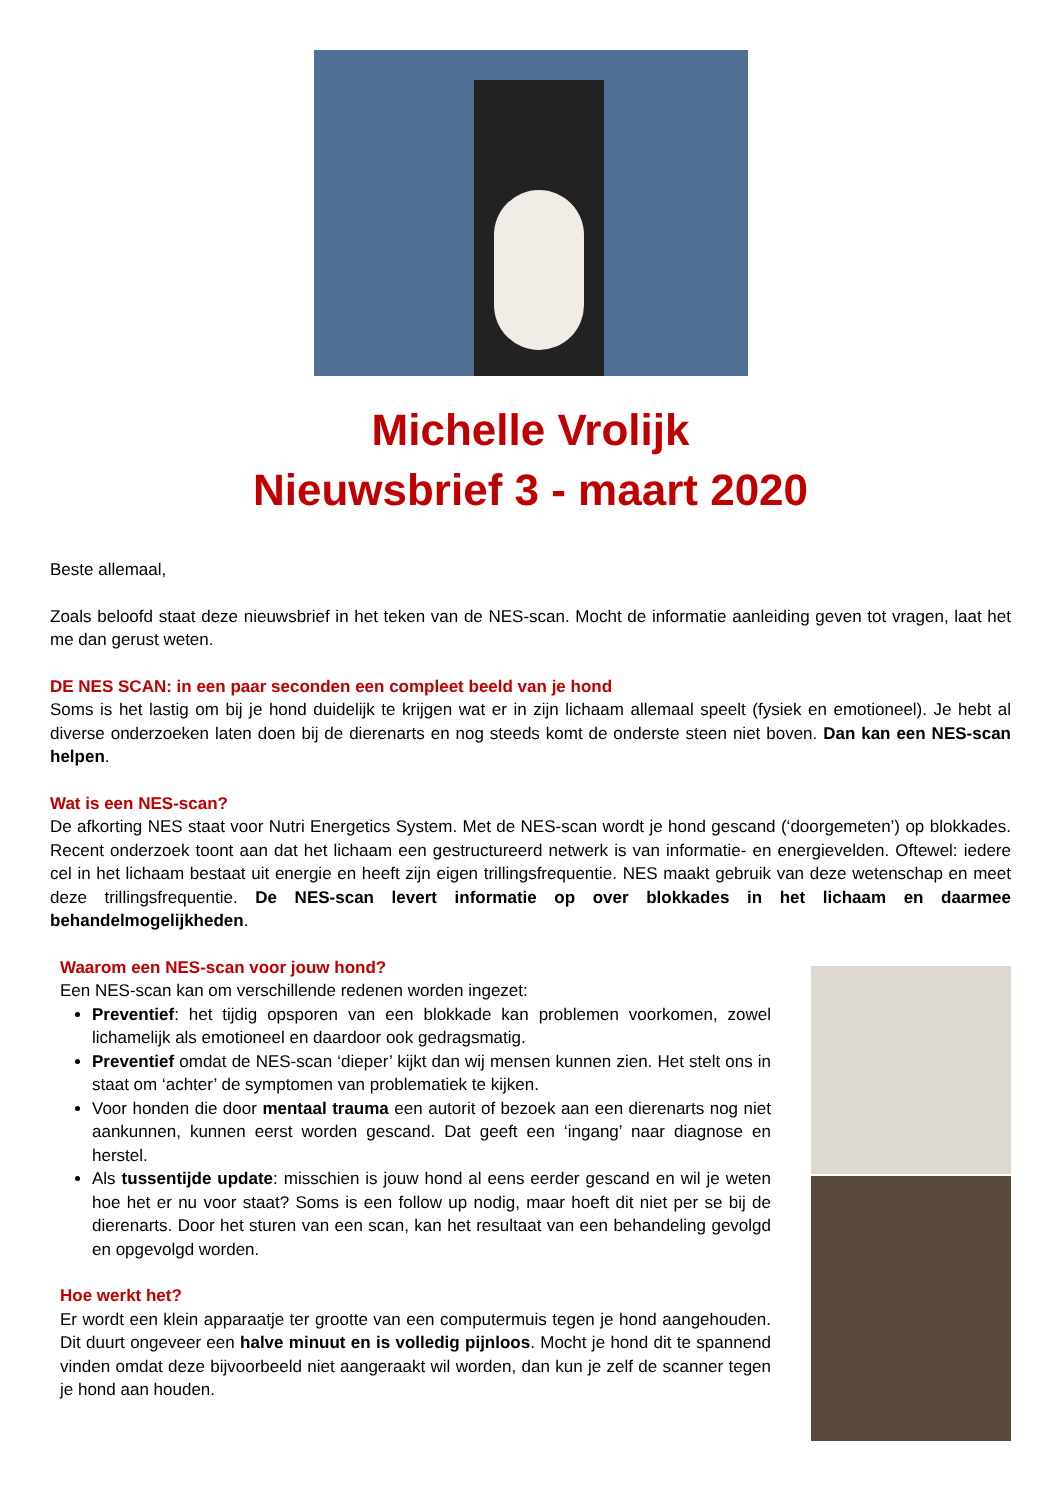Michelle Vrolijk
Nieuwsbrief 3 - maart 2020
Beste allemaal,
Zoals beloofd staat deze nieuwsbrief in het teken van de NES-scan. Mocht de informatie aanleiding geven tot vragen, laat het me dan gerust weten.
DE NES SCAN: in een paar seconden een compleet beeld van je hond
Soms is het lastig om bij je hond duidelijk te krijgen wat er in zijn lichaam allemaal speelt (fysiek en emotioneel). Je hebt al diverse onderzoeken laten doen bij de dierenarts en nog steeds komt de onderste steen niet boven. Dan kan een NES-scan helpen.
Wat is een NES-scan?
De afkorting NES staat voor Nutri Energetics System. Met de NES-scan wordt je hond gescand (‘doorgemeten’) op blokkades. Recent onderzoek toont aan dat het lichaam een gestructureerd netwerk is van informatie- en energievelden. Oftewel: iedere cel in het lichaam bestaat uit energie en heeft zijn eigen trillingsfrequentie. NES maakt gebruik van deze wetenschap en meet deze trillingsfrequentie. De NES-scan levert informatie op over blokkades in het lichaam en daarmee behandelmogelijkheden.
Waarom een NES-scan voor jouw hond?
Een NES-scan kan om verschillende redenen worden ingezet:
Preventief: het tijdig opsporen van een blokkade kan problemen voorkomen, zowel lichamelijk als emotioneel en daardoor ook gedragsmatig.
Preventief omdat de NES-scan ‘dieper’ kijkt dan wij mensen kunnen zien. Het stelt ons in staat om ‘achter’ de symptomen van problematiek te kijken.
Voor honden die door mentaal trauma een autorit of bezoek aan een dierenarts nog niet aankunnen, kunnen eerst worden gescand. Dat geeft een ‘ingang’ naar diagnose en herstel.
Als tussentijde update: misschien is jouw hond al eens eerder gescand en wil je weten hoe het er nu voor staat? Soms is een follow up nodig, maar hoeft dit niet per se bij de dierenarts. Door het sturen van een scan, kan het resultaat van een behandeling gevolgd en opgevolgd worden.
Hoe werkt het?
Er wordt een klein apparaatje ter grootte van een computermuis tegen je hond aangehouden. Dit duurt ongeveer een halve minuut en is volledig pijnloos. Mocht je hond dit te spannend vinden omdat deze bijvoorbeeld niet aangeraakt wil worden, dan kun je zelf de scanner tegen je hond aan houden.